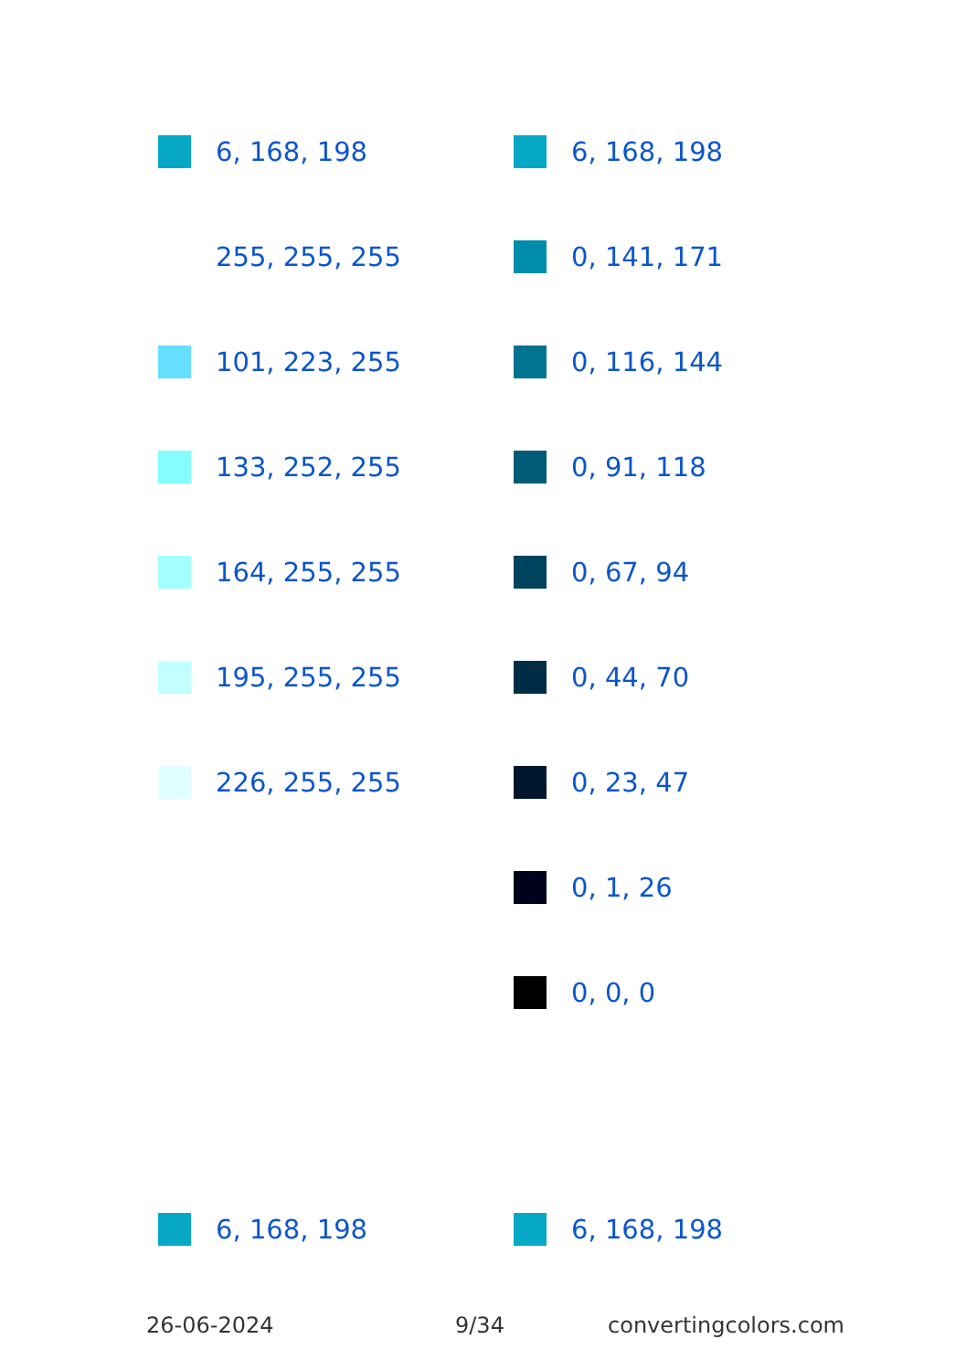6, 168, 198
255, 255, 255
101, 223, 255
133, 252, 255
164, 255, 255
195, 255, 255
226, 255, 255
6, 168, 198
0, 141, 171
0, 116, 144
0, 91, 118
0, 67, 94
0, 44, 70
0, 23, 47
0, 1, 26
0, 0, 0
6, 168, 198 6, 168, 198
26-06-2024 9/34 convertingcolors.com